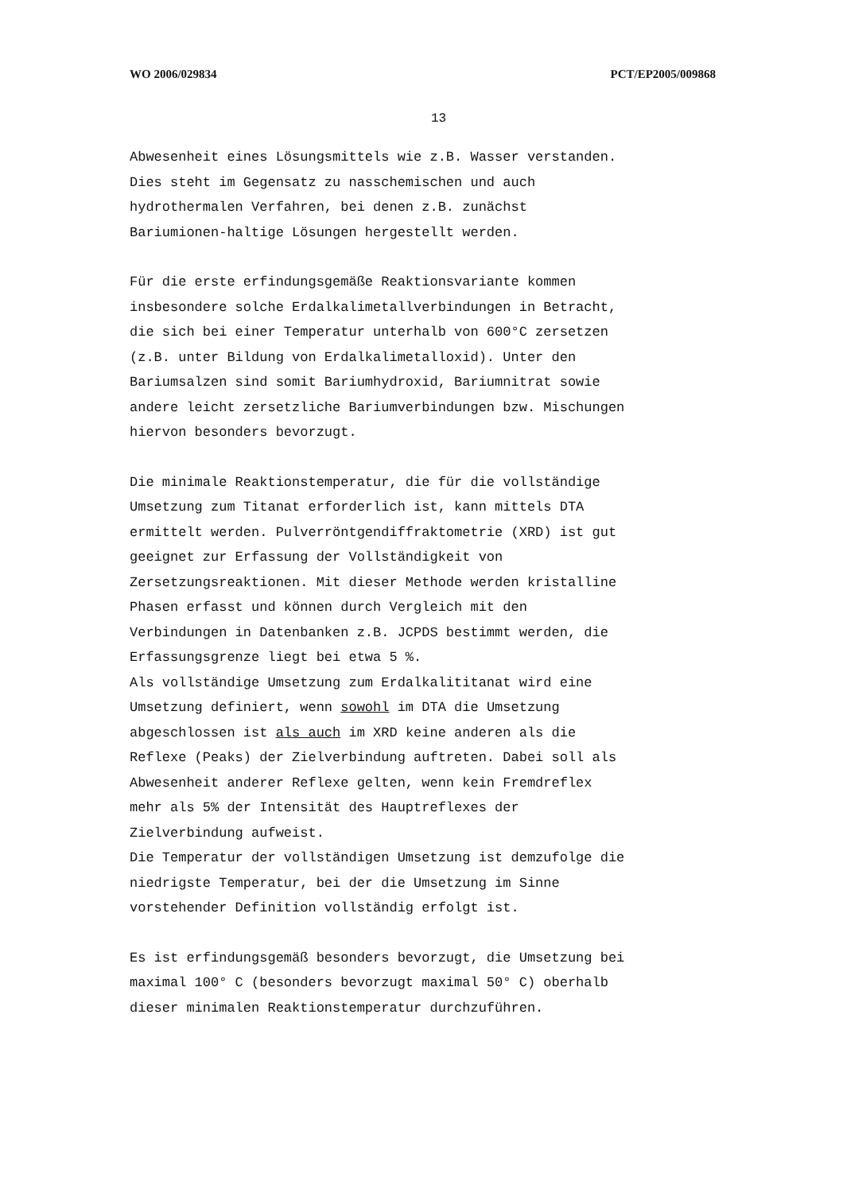WO 2006/029834 PCT/EP2005/009868
13
Abwesenheit eines Lösungsmittels wie z.B. Wasser verstanden.
Dies steht im Gegensatz zu nasschemischen und auch
hydrothermalen Verfahren, bei denen z.B. zunächst
Bariumionen-haltige Lösungen hergestellt werden.
Für die erste erfindungsgemäße Reaktionsvariante kommen
insbesondere solche Erdalkalimetallverbindungen in Betracht,
die sich bei einer Temperatur unterhalb von 600°C zersetzen
(z.B. unter Bildung von Erdalkalimetalloxid). Unter den
Bariumsalzen sind somit Bariumhydroxid, Bariumnitrat sowie
andere leicht zersetzliche Bariumverbindungen bzw. Mischungen
hiervon besonders bevorzugt.
Die minimale Reaktionstemperatur, die für die vollständige
Umsetzung zum Titanat erforderlich ist, kann mittels DTA
ermittelt werden. Pulverröntgendiffraktometrie (XRD) ist gut
geeignet zur Erfassung der Vollständigkeit von
Zersetzungsreaktionen. Mit dieser Methode werden kristalline
Phasen erfasst und können durch Vergleich mit den
Verbindungen in Datenbanken z.B. JCPDS bestimmt werden, die
Erfassungsgrenze liegt bei etwa 5 %.
Als vollständige Umsetzung zum Erdalkalititanat wird eine
Umsetzung definiert, wenn sowohl im DTA die Umsetzung
abgeschlossen ist als auch im XRD keine anderen als die
Reflexe (Peaks) der Zielverbindung auftreten. Dabei soll als
Abwesenheit anderer Reflexe gelten, wenn kein Fremdreflex
mehr als 5% der Intensität des Hauptreflexes der
Zielverbindung aufweist.
Die Temperatur der vollständigen Umsetzung ist demzufolge die
niedrigste Temperatur, bei der die Umsetzung im Sinne
vorstehender Definition vollständig erfolgt ist.
Es ist erfindungsgemäß besonders bevorzugt, die Umsetzung bei
maximal 100° C (besonders bevorzugt maximal 50° C) oberhalb
dieser minimalen Reaktionstemperatur durchzuführen.